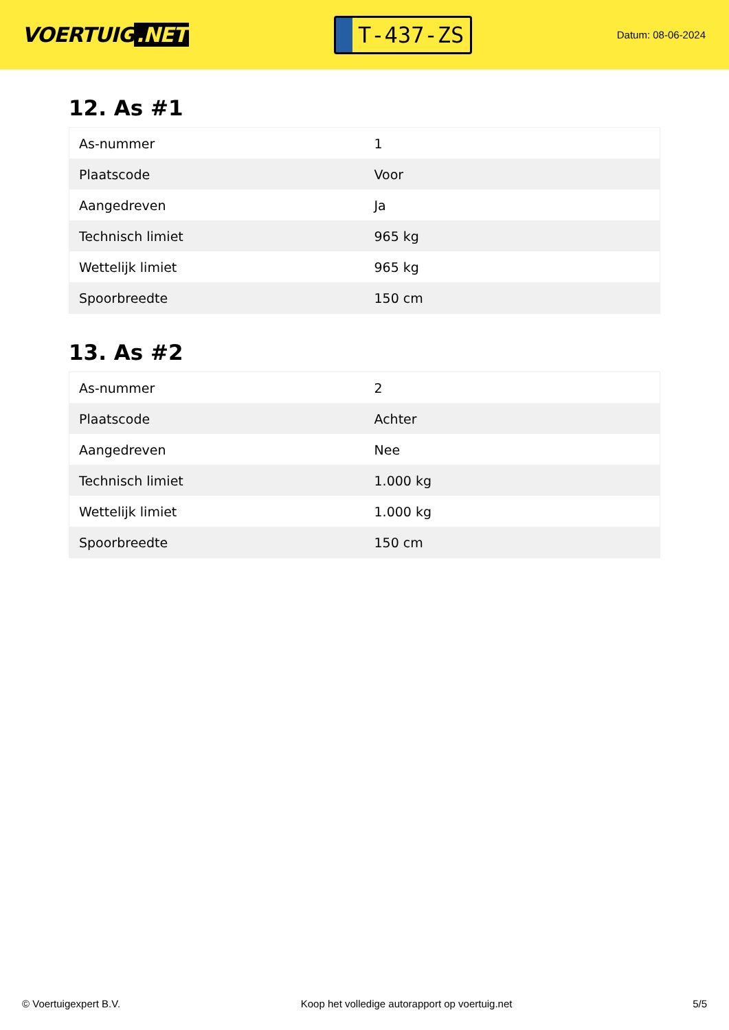VOERTUIG.NET
T-437-ZS
Datum: 08-06-2024
12. As #1
| As-nummer | 1 |
| Plaatscode | Voor |
| Aangedreven | Ja |
| Technisch limiet | 965 kg |
| Wettelijk limiet | 965 kg |
| Spoorbreedte | 150 cm |
13. As #2
| As-nummer | 2 |
| Plaatscode | Achter |
| Aangedreven | Nee |
| Technisch limiet | 1.000 kg |
| Wettelijk limiet | 1.000 kg |
| Spoorbreedte | 150 cm |
© Voertuigexpert B.V. Koop het volledige autorapport op voertuig.net 5/5